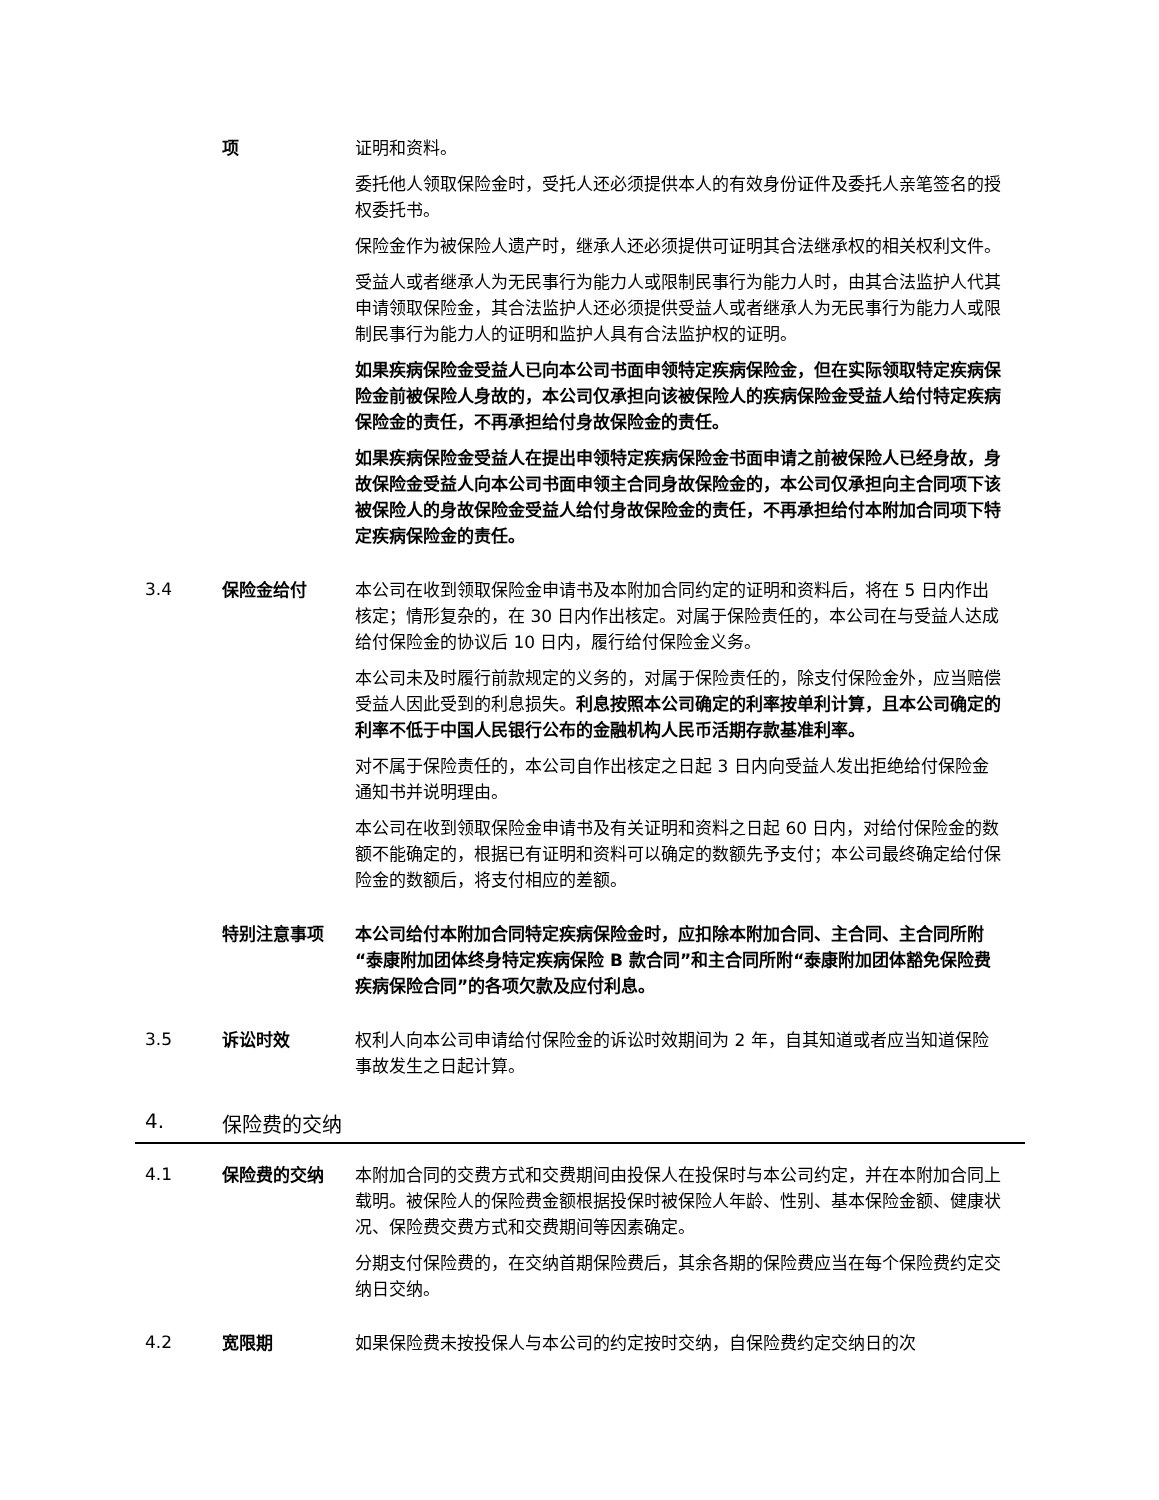项 证明和资料。
委托他人领取保险金时，受托人还必须提供本人的有效身份证件及委托人亲笔签名的授权委托书。
保险金作为被保险人遗产时，继承人还必须提供可证明其合法继承权的相关权利文件。
受益人或者继承人为无民事行为能力人或限制民事行为能力人时，由其合法监护人代其申请领取保险金，其合法监护人还必须提供受益人或者继承人为无民事行为能力人或限制民事行为能力人的证明和监护人具有合法监护权的证明。
如果疾病保险金受益人已向本公司书面申领特定疾病保险金，但在实际领取特定疾病保险金前被保险人身故的，本公司仅承担向该被保险人的疾病保险金受益人给付特定疾病保险金的责任，不再承担给付身故保险金的责任。
如果疾病保险金受益人在提出申领特定疾病保险金书面申请之前被保险人已经身故，身故保险金受益人向本公司书面申领主合同身故保险金的，本公司仅承担向主合同项下该被保险人的身故保险金受益人给付身故保险金的责任，不再承担给付本附加合同项下特定疾病保险金的责任。
3.4
保险金给付 本公司在收到领取保险金申请书及本附加合同约定的证明和资料后，将在 5 日内作出核定；情形复杂的，在 30 日内作出核定。对属于保险责任的，本公司在与受益人达成给付保险金的协议后 10 日内，履行给付保险金义务。
本公司未及时履行前款规定的义务的，对属于保险责任的，除支付保险金外，应当赔偿受益人因此受到的利息损失。利息按照本公司确定的利率按单利计算，且本公司确定的利率不低于中国人民银行公布的金融机构人民币活期存款基准利率。
对不属于保险责任的，本公司自作出核定之日起 3 日内向受益人发出拒绝给付保险金通知书并说明理由。
本公司在收到领取保险金申请书及有关证明和资料之日起 60 日内，对给付保险金的数额不能确定的，根据已有证明和资料可以确定的数额先予支付；本公司最终确定给付保险金的数额后，将支付相应的差额。
特别注意事项 本公司给付本附加合同特定疾病保险金时，应扣除本附加合同、主合同、主合同所附“泰康附加团体终身特定疾病保险 B 款合同”和主合同所附“泰康附加团体豁免保险费疾病保险合同”的各项欠款及应付利息。
3.5
诉讼时效 权利人向本公司申请给付保险金的诉讼时效期间为 2 年，自其知道或者应当知道保险事故发生之日起计算。
4. 保险费的交纳
4.1
保险费的交纳 本附加合同的交费方式和交费期间由投保人在投保时与本公司约定，并在本附加合同上载明。被保险人的保险费金额根据投保时被保险人年龄、性别、基本保险金额、健康状况、保险费交费方式和交费期间等因素确定。
分期支付保险费的，在交纳首期保险费后，其余各期的保险费应当在每个保险费约定交纳日交纳。
4.2
宽限期 如果保险费未按投保人与本公司的约定按时交纳，自保险费约定交纳日的次